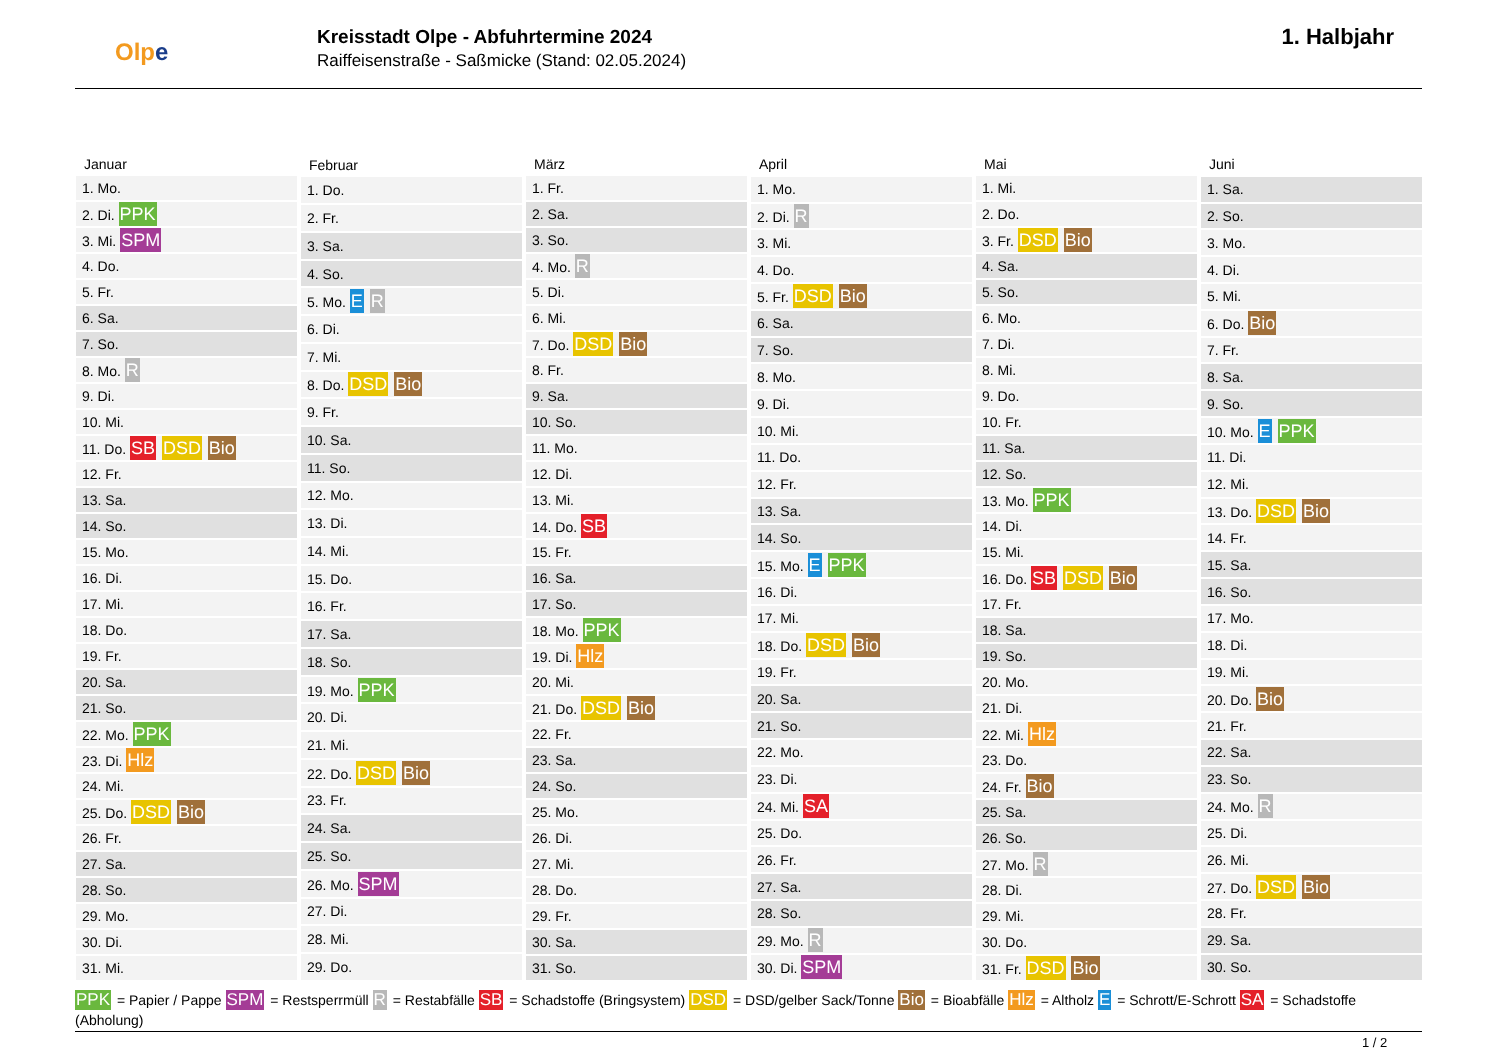Olpe
Kreisstadt Olpe - Abfuhrtermine 2024
Raiffeisenstraße - Saßmicke (Stand: 02.05.2024)
1. Halbjahr
| Januar |
| --- |
| 1. Mo. |
| 2. Di. PPK |
| 3. Mi. SPM |
| 4. Do. |
| 5. Fr. |
| 6. Sa. |
| 7. So. |
| 8. Mo. R |
| 9. Di. |
| 10. Mi. |
| 11. Do. SB DSD Bio |
| 12. Fr. |
| 13. Sa. |
| 14. So. |
| 15. Mo. |
| 16. Di. |
| 17. Mi. |
| 18. Do. |
| 19. Fr. |
| 20. Sa. |
| 21. So. |
| 22. Mo. PPK |
| 23. Di. Hlz |
| 24. Mi. |
| 25. Do. DSD Bio |
| 26. Fr. |
| 27. Sa. |
| 28. So. |
| 29. Mo. |
| 30. Di. |
| 31. Mi. |
| Februar |
| --- |
| 1. Do. |
| 2. Fr. |
| 3. Sa. |
| 4. So. |
| 5. Mo. E R |
| 6. Di. |
| 7. Mi. |
| 8. Do. DSD Bio |
| 9. Fr. |
| 10. Sa. |
| 11. So. |
| 12. Mo. |
| 13. Di. |
| 14. Mi. |
| 15. Do. |
| 16. Fr. |
| 17. Sa. |
| 18. So. |
| 19. Mo. PPK |
| 20. Di. |
| 21. Mi. |
| 22. Do. DSD Bio |
| 23. Fr. |
| 24. Sa. |
| 25. So. |
| 26. Mo. SPM |
| 27. Di. |
| 28. Mi. |
| 29. Do. |
| März |
| --- |
| 1. Fr. |
| 2. Sa. |
| 3. So. |
| 4. Mo. R |
| 5. Di. |
| 6. Mi. |
| 7. Do. DSD Bio |
| 8. Fr. |
| 9. Sa. |
| 10. So. |
| 11. Mo. |
| 12. Di. |
| 13. Mi. |
| 14. Do. SB |
| 15. Fr. |
| 16. Sa. |
| 17. So. |
| 18. Mo. PPK |
| 19. Di. Hlz |
| 20. Mi. |
| 21. Do. DSD Bio |
| 22. Fr. |
| 23. Sa. |
| 24. So. |
| 25. Mo. |
| 26. Di. |
| 27. Mi. |
| 28. Do. |
| 29. Fr. |
| 30. Sa. |
| 31. So. |
| April |
| --- |
| 1. Mo. |
| 2. Di. R |
| 3. Mi. |
| 4. Do. |
| 5. Fr. DSD Bio |
| 6. Sa. |
| 7. So. |
| 8. Mo. |
| 9. Di. |
| 10. Mi. |
| 11. Do. |
| 12. Fr. |
| 13. Sa. |
| 14. So. |
| 15. Mo. E PPK |
| 16. Di. |
| 17. Mi. |
| 18. Do. DSD Bio |
| 19. Fr. |
| 20. Sa. |
| 21. So. |
| 22. Mo. |
| 23. Di. |
| 24. Mi. SA |
| 25. Do. |
| 26. Fr. |
| 27. Sa. |
| 28. So. |
| 29. Mo. R |
| 30. Di. SPM |
| Mai |
| --- |
| 1. Mi. |
| 2. Do. |
| 3. Fr. DSD Bio |
| 4. Sa. |
| 5. So. |
| 6. Mo. |
| 7. Di. |
| 8. Mi. |
| 9. Do. |
| 10. Fr. |
| 11. Sa. |
| 12. So. |
| 13. Mo. PPK |
| 14. Di. |
| 15. Mi. |
| 16. Do. SB DSD Bio |
| 17. Fr. |
| 18. Sa. |
| 19. So. |
| 20. Mo. |
| 21. Di. |
| 22. Mi. Hlz |
| 23. Do. |
| 24. Fr. Bio |
| 25. Sa. |
| 26. So. |
| 27. Mo. R |
| 28. Di. |
| 29. Mi. |
| 30. Do. |
| 31. Fr. DSD Bio |
| Juni |
| --- |
| 1. Sa. |
| 2. So. |
| 3. Mo. |
| 4. Di. |
| 5. Mi. |
| 6. Do. Bio |
| 7. Fr. |
| 8. Sa. |
| 9. So. |
| 10. Mo. E PPK |
| 11. Di. |
| 12. Mi. |
| 13. Do. DSD Bio |
| 14. Fr. |
| 15. Sa. |
| 16. So. |
| 17. Mo. |
| 18. Di. |
| 19. Mi. |
| 20. Do. Bio |
| 21. Fr. |
| 22. Sa. |
| 23. So. |
| 24. Mo. R |
| 25. Di. |
| 26. Mi. |
| 27. Do. DSD Bio |
| 28. Fr. |
| 29. Sa. |
| 30. So. |
PPK = Papier / Pappe SPM = Restsperrmüll R = Restabfälle SB = Schadstoffe (Bringsystem) DSD = DSD/gelber Sack/Tonne Bio = Bioabfälle Hlz = Altholz E = Schrott/E-Schrott SA = Schadstoffe (Abholung)
1 / 2